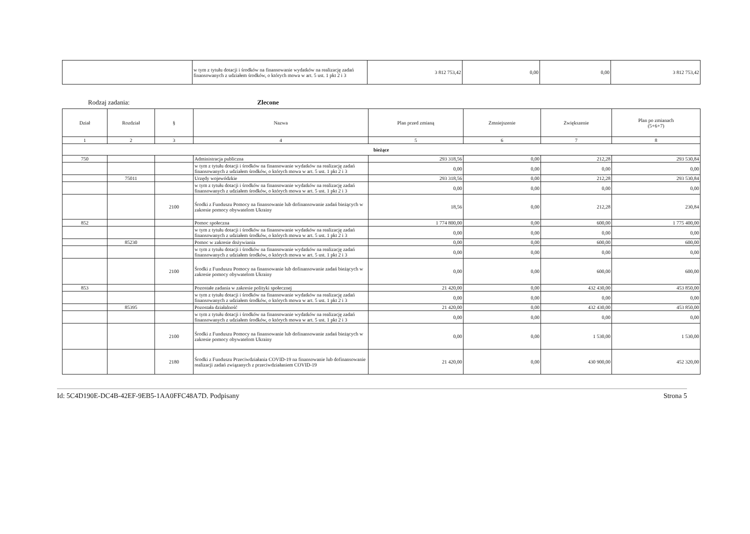| | w tym z tytułu dotacji i środków na finansowanie wydatków na realizację zadań finansowanych z udziałem środków, o których mowa w art. 5 ust. 1 pkt 2 i 3 | 3 812 753,42 | 0,00 | 0,00 | 3 812 753,42 |
Rodzaj zadania: Zlecone
| Dział | Rozdział | § | Nazwa | Plan przed zmianą | Zmniejszenie | Zwiększenie | Plan po zmianach (5+6+7) |
| --- | --- | --- | --- | --- | --- | --- | --- |
| 1 | 2 | 3 | 4 | 5 | 6 | 7 | 8 |
| bieżące | | | | | | | |
| 750 | | | Administracja publiczna | 293 318,56 | 0,00 | 212,28 | 293 530,84 |
| | | | w tym z tytułu dotacji i środków na finansowanie wydatków na realizację zadań finansowanych z udziałem środków, o których mowa w art. 5 ust. 1 pkt 2 i 3 | 0,00 | 0,00 | 0,00 | 0,00 |
| | 75011 | | Urzędy wojewódzkie | 293 318,56 | 0,00 | 212,28 | 293 530,84 |
| | | | w tym z tytułu dotacji i środków na finansowanie wydatków na realizację zadań finansowanych z udziałem środków, o których mowa w art. 5 ust. 1 pkt 2 i 3 | 0,00 | 0,00 | 0,00 | 0,00 |
| | | 2100 | Środki z Funduszu Pomocy na finansowanie lub dofinansowanie zadań bieżących w zakresie pomocy obywatelom Ukrainy | 18,56 | 0,00 | 212,28 | 230,84 |
| 852 | | | Pomoc społeczna | 1 774 800,00 | 0,00 | 600,00 | 1 775 400,00 |
| | | | w tym z tytułu dotacji i środków na finansowanie wydatków na realizację zadań finansowanych z udziałem środków, o których mowa w art. 5 ust. 1 pkt 2 i 3 | 0,00 | 0,00 | 0,00 | 0,00 |
| | 85230 | | Pomoc w zakresie dożywiania | 0,00 | 0,00 | 600,00 | 600,00 |
| | | | w tym z tytułu dotacji i środków na finansowanie wydatków na realizację zadań finansowanych z udziałem środków, o których mowa w art. 5 ust. 1 pkt 2 i 3 | 0,00 | 0,00 | 0,00 | 0,00 |
| | | 2100 | Środki z Funduszu Pomocy na finansowanie lub dofinansowanie zadań bieżących w zakresie pomocy obywatelom Ukrainy | 0,00 | 0,00 | 600,00 | 600,00 |
| 853 | | | Pozostałe zadania w zakresie polityki społecznej | 21 420,00 | 0,00 | 432 430,00 | 453 850,00 |
| | | | w tym z tytułu dotacji i środków na finansowanie wydatków na realizację zadań finansowanych z udziałem środków, o których mowa w art. 5 ust. 1 pkt 2 i 3 | 0,00 | 0,00 | 0,00 | 0,00 |
| | 85395 | | Pozostała działalność | 21 420,00 | 0,00 | 432 430,00 | 453 850,00 |
| | | | w tym z tytułu dotacji i środków na finansowanie wydatków na realizację zadań finansowanych z udziałem środków, o których mowa w art. 5 ust. 1 pkt 2 i 3 | 0,00 | 0,00 | 0,00 | 0,00 |
| | | 2100 | Środki z Funduszu Pomocy na finansowanie lub dofinansowanie zadań bieżących w zakresie pomocy obywatelom Ukrainy | 0,00 | 0,00 | 1 530,00 | 1 530,00 |
| | | 2180 | Środki z Funduszu Przeciwdziałania COVID-19 na finansowanie lub dofinansowanie realizacji zadań związanych z przeciwdziałaniem COVID-19 | 21 420,00 | 0,00 | 430 900,00 | 452 320,00 |
Id: 5C4D190E-DC4B-42EF-9EB5-1AA0FFC48A7D. Podpisany Strona 5